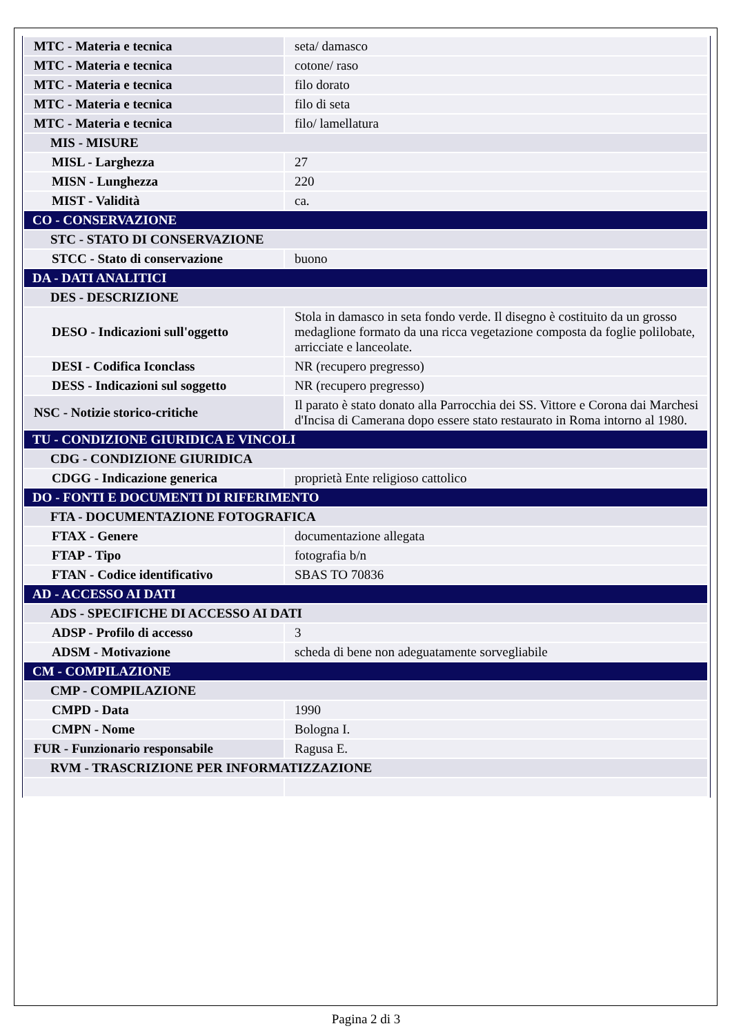| MTC - Materia e tecnica | seta/ damasco |
| MTC - Materia e tecnica | cotone/ raso |
| MTC - Materia e tecnica | filo dorato |
| MTC - Materia e tecnica | filo di seta |
| MTC - Materia e tecnica | filo/ lamellatura |
| MIS - MISURE | |
| MISL - Larghezza | 27 |
| MISN - Lunghezza | 220 |
| MIST - Validità | ca. |
| CO - CONSERVAZIONE | |
| STC - STATO DI CONSERVAZIONE | |
| STCC - Stato di conservazione | buono |
| DA - DATI ANALITICI | |
| DES - DESCRIZIONE | |
| DESO - Indicazioni sull'oggetto | Stola in damasco in seta fondo verde. Il disegno è costituito da un grosso medaglione formato da una ricca vegetazione composta da foglie polilobate, arricciate e lanceolate. |
| DESI - Codifica Iconclass | NR (recupero pregresso) |
| DESS - Indicazioni sul soggetto | NR (recupero pregresso) |
| NSC - Notizie storico-critiche | Il parato è stato donato alla Parrocchia dei SS. Vittore e Corona dai Marchesi d'Incisa di Camerana dopo essere stato restaurato in Roma intorno al 1980. |
| TU - CONDIZIONE GIURIDICA E VINCOLI | |
| CDG - CONDIZIONE GIURIDICA | |
| CDGG - Indicazione generica | proprietà Ente religioso cattolico |
| DO - FONTI E DOCUMENTI DI RIFERIMENTO | |
| FTA - DOCUMENTAZIONE FOTOGRAFICA | |
| FTAX - Genere | documentazione allegata |
| FTAP - Tipo | fotografia b/n |
| FTAN - Codice identificativo | SBAS TO 70836 |
| AD - ACCESSO AI DATI | |
| ADS - SPECIFICHE DI ACCESSO AI DATI | |
| ADSP - Profilo di accesso | 3 |
| ADSM - Motivazione | scheda di bene non adeguatamente sorvegliabile |
| CM - COMPILAZIONE | |
| CMP - COMPILAZIONE | |
| CMPD - Data | 1990 |
| CMPN - Nome | Bologna I. |
| FUR - Funzionario responsabile | Ragusa E. |
| RVM - TRASCRIZIONE PER INFORMATIZZAZIONE | |
Pagina 2 di 3